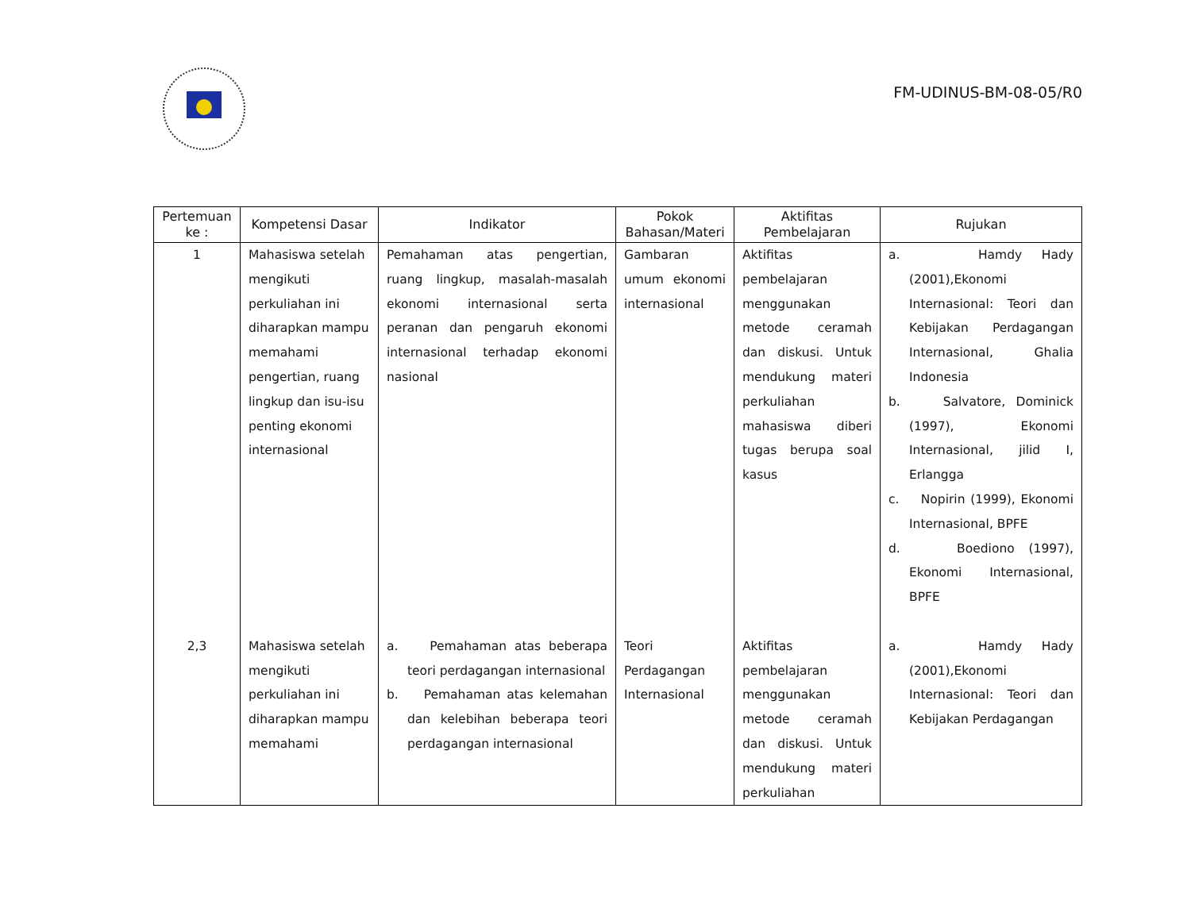FM-UDINUS-BM-08-05/R0
| Pertemuan ke : | Kompetensi Dasar | Indikator | Pokok Bahasan/Materi | Aktifitas Pembelajaran | Rujukan |
| --- | --- | --- | --- | --- | --- |
| 1 | Mahasiswa setelah mengikuti perkuliahan ini diharapkan mampu memahami pengertian, ruang lingkup dan isu-isu penting ekonomi internasional | Pemahaman atas pengertian, ruang lingkup, masalah-masalah ekonomi internasional serta peranan dan pengaruh ekonomi internasional terhadap ekonomi nasional | Gambaran umum ekonomi internasional | Aktifitas pembelajaran menggunakan metode ceramah dan diskusi. Untuk mendukung materi perkuliahan mahasiswa diberi tugas berupa soal kasus | a. Hamdy Hady (2001),Ekonomi Internasional: Teori dan Kebijakan Perdagangan Internasional, Ghalia Indonesia b. Salvatore, Dominick (1997), Ekonomi Internasional, jilid I, Erlangga c. Nopirin (1999), Ekonomi Internasional, BPFE d. Boediono (1997), Ekonomi Internasional, BPFE |
| 2,3 | Mahasiswa setelah mengikuti perkuliahan ini diharapkan mampu memahami | a. Pemahaman atas beberapa teori perdagangan internasional b. Pemahaman atas kelemahan dan kelebihan beberapa teori perdagangan internasional | Teori Perdagangan Internasional | Aktifitas pembelajaran menggunakan metode ceramah dan diskusi. Untuk mendukung materi perkuliahan | a. Hamdy Hady (2001),Ekonomi Internasional: Teori dan Kebijakan Perdagangan |